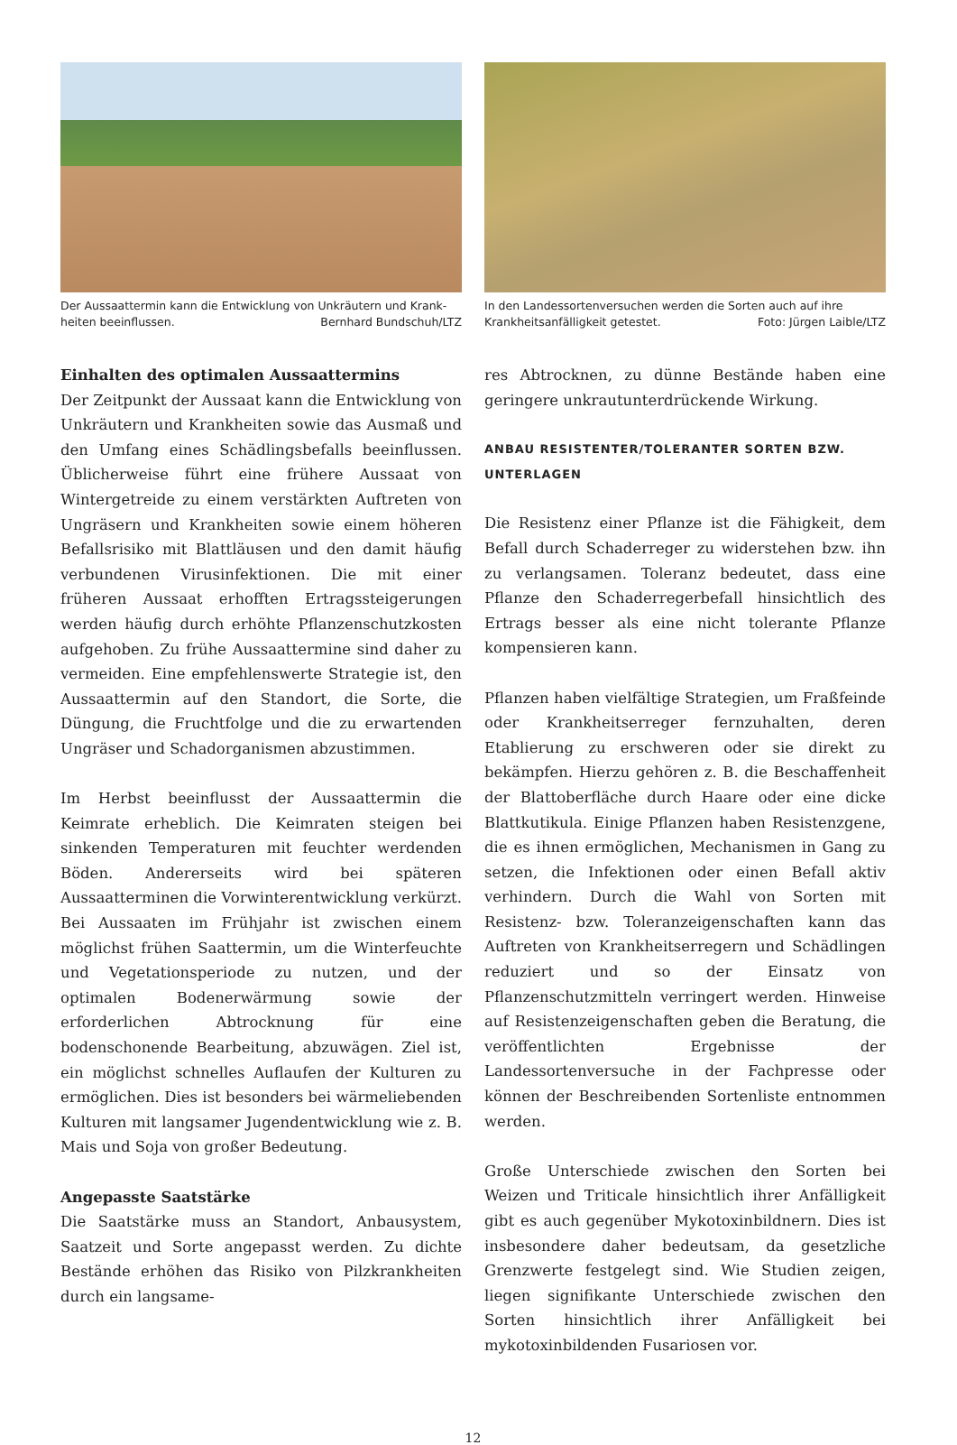Der Aussaattermin kann die Entwicklung von Unkräutern und Krank­heiten beeinflussen. Bernhard Bundschuh/LTZ
In den Landessortenversuchen werden die Sorten auch auf ihre Krankheitsanfälligkeit getestet. Foto: Jürgen Laible/LTZ
Einhalten des optimalen Aussaattermins
Der Zeitpunkt der Aussaat kann die Entwicklung von Unkräutern und Krankheiten sowie das Ausmaß und den Umfang eines Schädlingsbefalls beeinflussen. Üblicherweise führt eine frühere Aussaat von Wintergetreide zu einem verstärkten Auftreten von Ungräsern und Krankheiten sowie einem höheren Befallsrisiko mit Blattläusen und den damit häufig verbundenen Virusinfektionen. Die mit einer früheren Aussaat erhofften Ertragssteigerungen werden häufig durch erhöhte Pflanzenschutzkosten aufgehoben. Zu frühe Aussaattermine sind daher zu vermeiden. Eine empfehlenswerte Strategie ist, den Aussaattermin auf den Standort, die Sorte, die Düngung, die Fruchtfolge und die zu erwartenden Ungräser und Schadorganismen abzustimmen.
Im Herbst beeinflusst der Aussaattermin die Keimrate erheblich. Die Keimraten steigen bei sinkenden Temperaturen mit feuchter werdenden Böden. Andererseits wird bei späteren Aussaatterminen die Vorwinterentwicklung verkürzt. Bei Aussaaten im Frühjahr ist zwischen einem möglichst frühen Saattermin, um die Winterfeuchte und Vegetationsperiode zu nutzen, und der optimalen Bodenerwärmung sowie der erforderlichen Abtrocknung für eine bodenschonende Bearbeitung, abzuwägen. Ziel ist, ein möglichst schnelles Auflaufen der Kulturen zu ermöglichen. Dies ist besonders bei wärmeliebenden Kulturen mit langsamer Jugendentwicklung wie z. B. Mais und Soja von großer Bedeutung.
Angepasste Saatstärke
Die Saatstärke muss an Standort, Anbausystem, Saatzeit und Sorte angepasst werden. Zu dichte Bestände erhöhen das Risiko von Pilzkrankheiten durch ein langsame-
res Abtrocknen, zu dünne Bestände haben eine geringere unkrautunterdrückende Wirkung.
ANBAU RESISTENTER/TOLERANTER SORTEN BZW. UNTERLAGEN
Die Resistenz einer Pflanze ist die Fähigkeit, dem Befall durch Schaderreger zu widerstehen bzw. ihn zu verlangsamen. Toleranz bedeutet, dass eine Pflanze den Schaderregerbefall hinsichtlich des Ertrags besser als eine nicht tolerante Pflanze kompensieren kann.
Pflanzen haben vielfältige Strategien, um Fraßfeinde oder Krankheitserreger fernzuhalten, deren Etablierung zu erschweren oder sie direkt zu bekämpfen. Hierzu gehören z. B. die Beschaffenheit der Blattoberfläche durch Haare oder eine dicke Blattkutikula. Einige Pflanzen haben Resistenzgene, die es ihnen ermöglichen, Mechanismen in Gang zu setzen, die Infektionen oder einen Befall aktiv verhindern. Durch die Wahl von Sorten mit Resistenz- bzw. Toleranzeigenschaften kann das Auftreten von Krankheitserregern und Schädlingen reduziert und so der Einsatz von Pflanzenschutzmitteln verringert werden. Hinweise auf Resistenzeigenschaften geben die Beratung, die veröffentlichten Ergebnisse der Landessortenversuche in der Fachpresse oder können der Beschreibenden Sortenliste entnommen werden.
Große Unterschiede zwischen den Sorten bei Weizen und Triticale hinsichtlich ihrer Anfälligkeit gibt es auch gegenüber Mykotoxinbildnern. Dies ist insbesondere daher bedeutsam, da gesetzliche Grenzwerte festgelegt sind. Wie Studien zeigen, liegen signifikante Unterschiede zwischen den Sorten hinsichtlich ihrer Anfälligkeit bei mykotoxinbildenden Fusariosen vor.
12